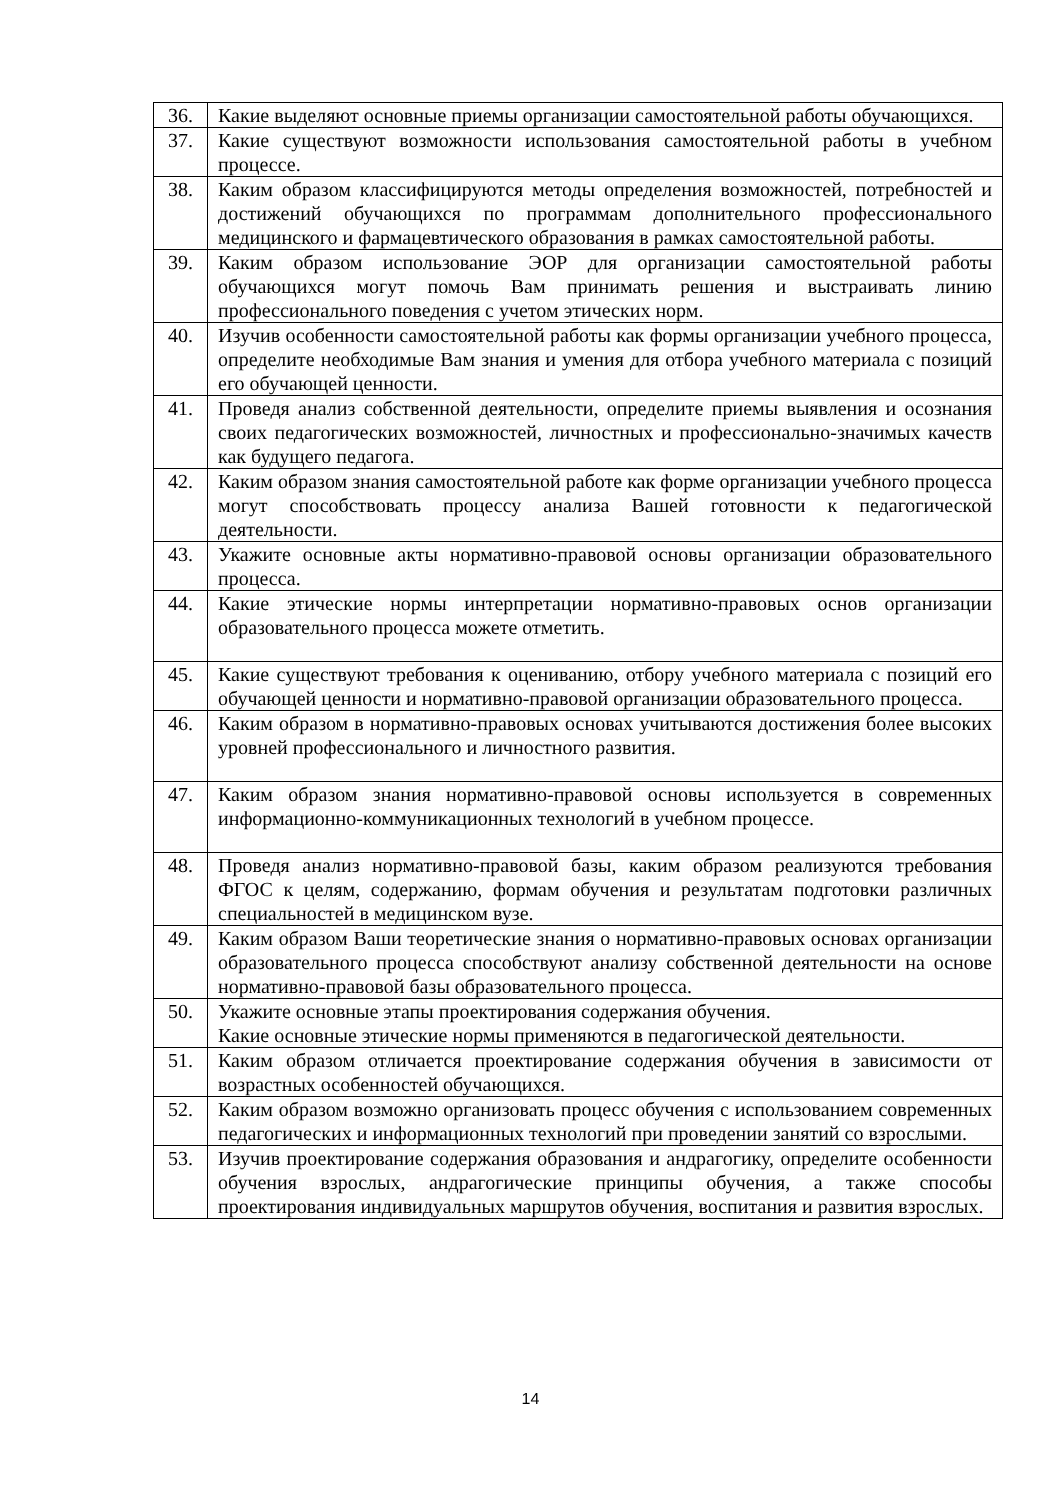| 36. | Какие выделяют основные приемы организации самостоятельной работы обучающихся. |
| 37. | Какие существуют возможности использования самостоятельной работы в учебном процессе. |
| 38. | Каким образом классифицируются методы определения возможностей, потребностей и достижений обучающихся по программам дополнительного профессионального медицинского и фармацевтического образования в рамках самостоятельной работы. |
| 39. | Каким образом использование ЭОР для организации самостоятельной работы обучающихся могут помочь Вам принимать решения и выстраивать линию профессионального поведения с учетом этических норм. |
| 40. | Изучив особенности самостоятельной работы как формы организации учебного процесса, определите необходимые Вам знания и умения для отбора учебного материала с позиций его обучающей ценности. |
| 41. | Проведя анализ собственной деятельности, определите приемы выявления и осознания своих педагогических возможностей, личностных и профессионально-значимых качеств как будущего педагога. |
| 42. | Каким образом знания самостоятельной работе как форме организации учебного процесса могут способствовать процессу анализа Вашей готовности к педагогической деятельности. |
| 43. | Укажите основные акты нормативно-правовой основы организации образовательного процесса. |
| 44. | Какие этические нормы интерпретации нормативно-правовых основ организации образовательного процесса можете отметить. |
| 45. | Какие существуют требования к оцениванию, отбору учебного материала с позиций его обучающей ценности и нормативно-правовой организации образовательного процесса. |
| 46. | Каким образом в нормативно-правовых основах учитываются достижения более высоких уровней профессионального и личностного развития. |
| 47. | Каким образом знания нормативно-правовой основы используется в современных информационно-коммуникационных технологий в учебном процессе. |
| 48. | Проведя анализ нормативно-правовой базы, каким образом реализуются требования ФГОС к целям, содержанию, формам обучения и результатам подготовки различных специальностей в медицинском вузе. |
| 49. | Каким образом Ваши теоретические знания о нормативно-правовых основах организации образовательного процесса способствуют анализу собственной деятельности на основе нормативно-правовой базы образовательного процесса. |
| 50. | Укажите основные этапы проектирования содержания обучения. Какие основные этические нормы применяются в педагогической деятельности. |
| 51. | Каким образом отличается проектирование содержания обучения в зависимости от возрастных особенностей обучающихся. |
| 52. | Каким образом возможно организовать процесс обучения с использованием современных педагогических и информационных технологий при проведении занятий со взрослыми. |
| 53. | Изучив проектирование содержания образования и андрагогику, определите особенности обучения взрослых, андрагогические принципы обучения, а также способы проектирования индивидуальных маршрутов обучения, воспитания и развития взрослых. |
14